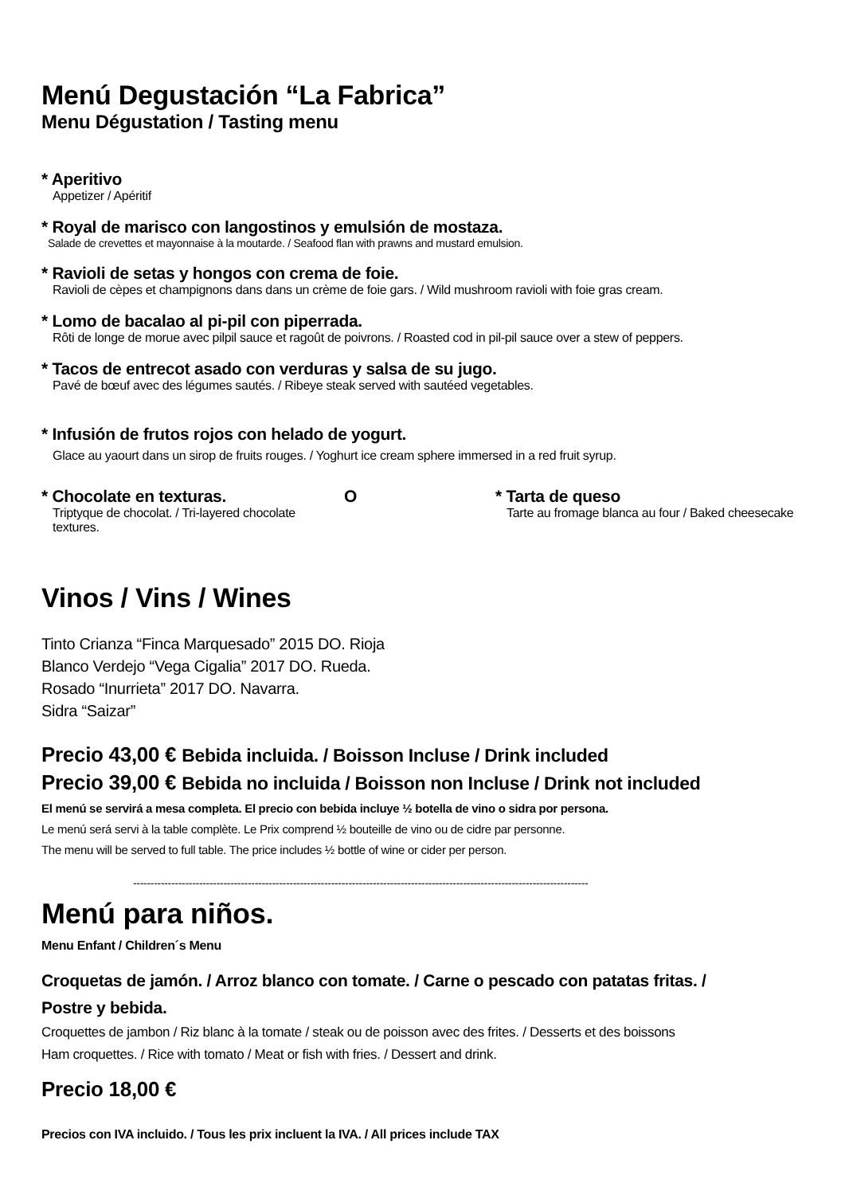Menú Degustación “La Fabrica”
Menu Dégustation / Tasting menu
* Aperitivo
Appetizer / Apéritif
* Royal de marisco con langostinos y emulsión de mostaza.
Salade de crevettes et mayonnaise à la moutarde. / Seafood flan with prawns and mustard emulsion.
* Ravioli de setas y hongos con crema de foie.
Ravioli de cèpes et champignons dans dans un crème de foie gars. / Wild mushroom ravioli with foie gras cream.
* Lomo de bacalao al pi-pil con piperrada.
Rôti de longe de morue avec pilpil sauce et ragoût de poivrons. / Roasted cod in pil-pil sauce over a stew of peppers.
* Tacos de entrecot asado con verduras y salsa de su jugo.
Pavé de bœuf avec des légumes sautés. / Ribeye steak served with sautéed vegetables.
* Infusión de frutos rojos con helado de yogurt.
Glace au yaourt dans un sirop de fruits rouges. / Yoghurt ice cream sphere immersed in a red fruit syrup.
* Chocolate en texturas.
Triptyque de chocolat. / Tri-layered chocolate textures.
O * Tarta de queso
Tarte au fromage blanca au four / Baked cheesecake
Vinos / Vins / Wines
Tinto Crianza “Finca Marquesado” 2015 DO. Rioja
Blanco Verdejo “Vega Cigalia” 2017 DO. Rueda.
Rosado “Inurrieta” 2017 DO. Navarra.
Sidra “Saizar”
Precio 43,00 € Bebida incluida. / Boisson Incluse / Drink included
Precio 39,00 € Bebida no incluida / Boisson non Incluse / Drink not included
El menú se servirá a mesa completa. El precio con bebida incluye ½ botella de vino o sidra por persona.
Le menú será servi à la table complète. Le Prix comprend ½ bouteille de vino ou de cidre par personne.
The menu will be served to full table. The price includes ½ bottle of wine or cider per person.
-----------------------------------------------------------------------------------------------------------------------------------
Menú para niños.
Menu Enfant / Children´s Menu
Croquetas de jamón. / Arroz blanco con tomate. / Carne o pescado con patatas fritas. /
Postre y bebida.
Croquettes de jambon / Riz blanc à la tomate / steak ou de poisson avec des frites. / Desserts et des boissons
Ham croquettes. / Rice with tomato / Meat or fish with fries. / Dessert and drink.
Precio 18,00 €
Precios con IVA incluido. / Tous les prix incluent la IVA. / All prices include TAX